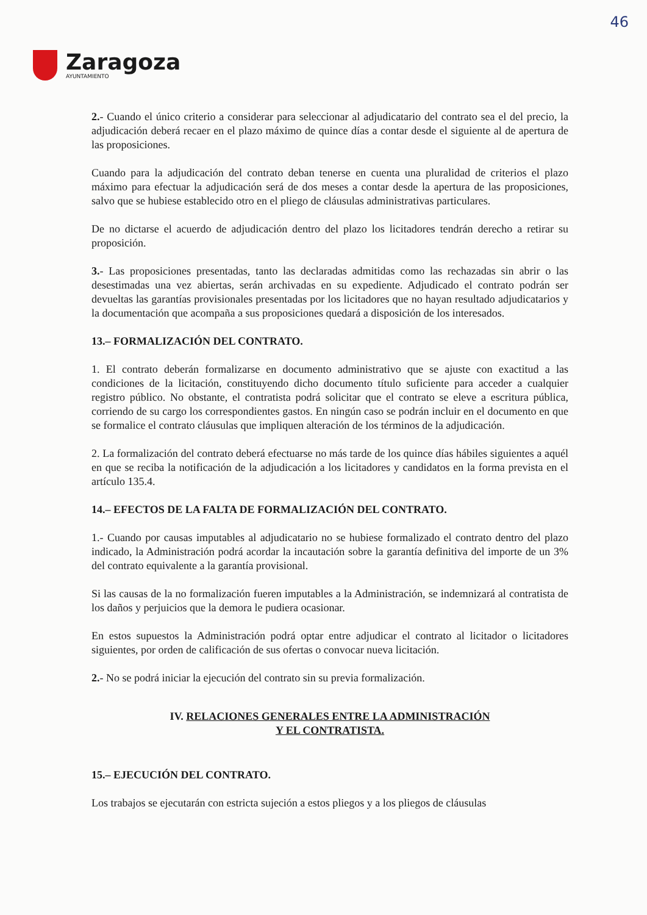46
Zaragoza
AYUNTAMIENTO
2.- Cuando el único criterio a considerar para seleccionar al adjudicatario del contrato sea el del precio, la adjudicación deberá recaer en el plazo máximo de quince días a contar desde el siguiente al de apertura de las proposiciones.
Cuando para la adjudicación del contrato deban tenerse en cuenta una pluralidad de criterios el plazo máximo para efectuar la adjudicación será de dos meses a contar desde la apertura de las proposiciones, salvo que se hubiese establecido otro en el pliego de cláusulas administrativas particulares.
De no dictarse el acuerdo de adjudicación dentro del plazo los licitadores tendrán derecho a retirar su proposición.
3.- Las proposiciones presentadas, tanto las declaradas admitidas como las rechazadas sin abrir o las desestimadas una vez abiertas, serán archivadas en su expediente. Adjudicado el contrato podrán ser devueltas las garantías provisionales presentadas por los licitadores que no hayan resultado adjudicatarios y la documentación que acompaña a sus proposiciones quedará a disposición de los interesados.
13.– FORMALIZACIÓN DEL CONTRATO.
1. El contrato deberán formalizarse en documento administrativo que se ajuste con exactitud a las condiciones de la licitación, constituyendo dicho documento título suficiente para acceder a cualquier registro público. No obstante, el contratista podrá solicitar que el contrato se eleve a escritura pública, corriendo de su cargo los correspondientes gastos. En ningún caso se podrán incluir en el documento en que se formalice el contrato cláusulas que impliquen alteración de los términos de la adjudicación.
2. La formalización del contrato deberá efectuarse no más tarde de los quince días hábiles siguientes a aquél en que se reciba la notificación de la adjudicación a los licitadores y candidatos en la forma prevista en el artículo 135.4.
14.– EFECTOS DE LA FALTA DE FORMALIZACIÓN DEL CONTRATO.
1.- Cuando por causas imputables al adjudicatario no se hubiese formalizado el contrato dentro del plazo indicado, la Administración podrá acordar la incautación sobre la garantía definitiva del importe de un 3% del contrato equivalente a la garantía provisional.
Si las causas de la no formalización fueren imputables a la Administración, se indemnizará al contratista de los daños y perjuicios que la demora le pudiera ocasionar.
En estos supuestos la Administración podrá optar entre adjudicar el contrato al licitador o licitadores siguientes, por orden de calificación de sus ofertas o convocar nueva licitación.
2.- No se podrá iniciar la ejecución del contrato sin su previa formalización.
IV. RELACIONES GENERALES ENTRE LA ADMINISTRACIÓN
Y EL CONTRATISTA.
15.– EJECUCIÓN DEL CONTRATO.
Los trabajos se ejecutarán con estricta sujeción a estos pliegos y a los pliegos de cláusulas